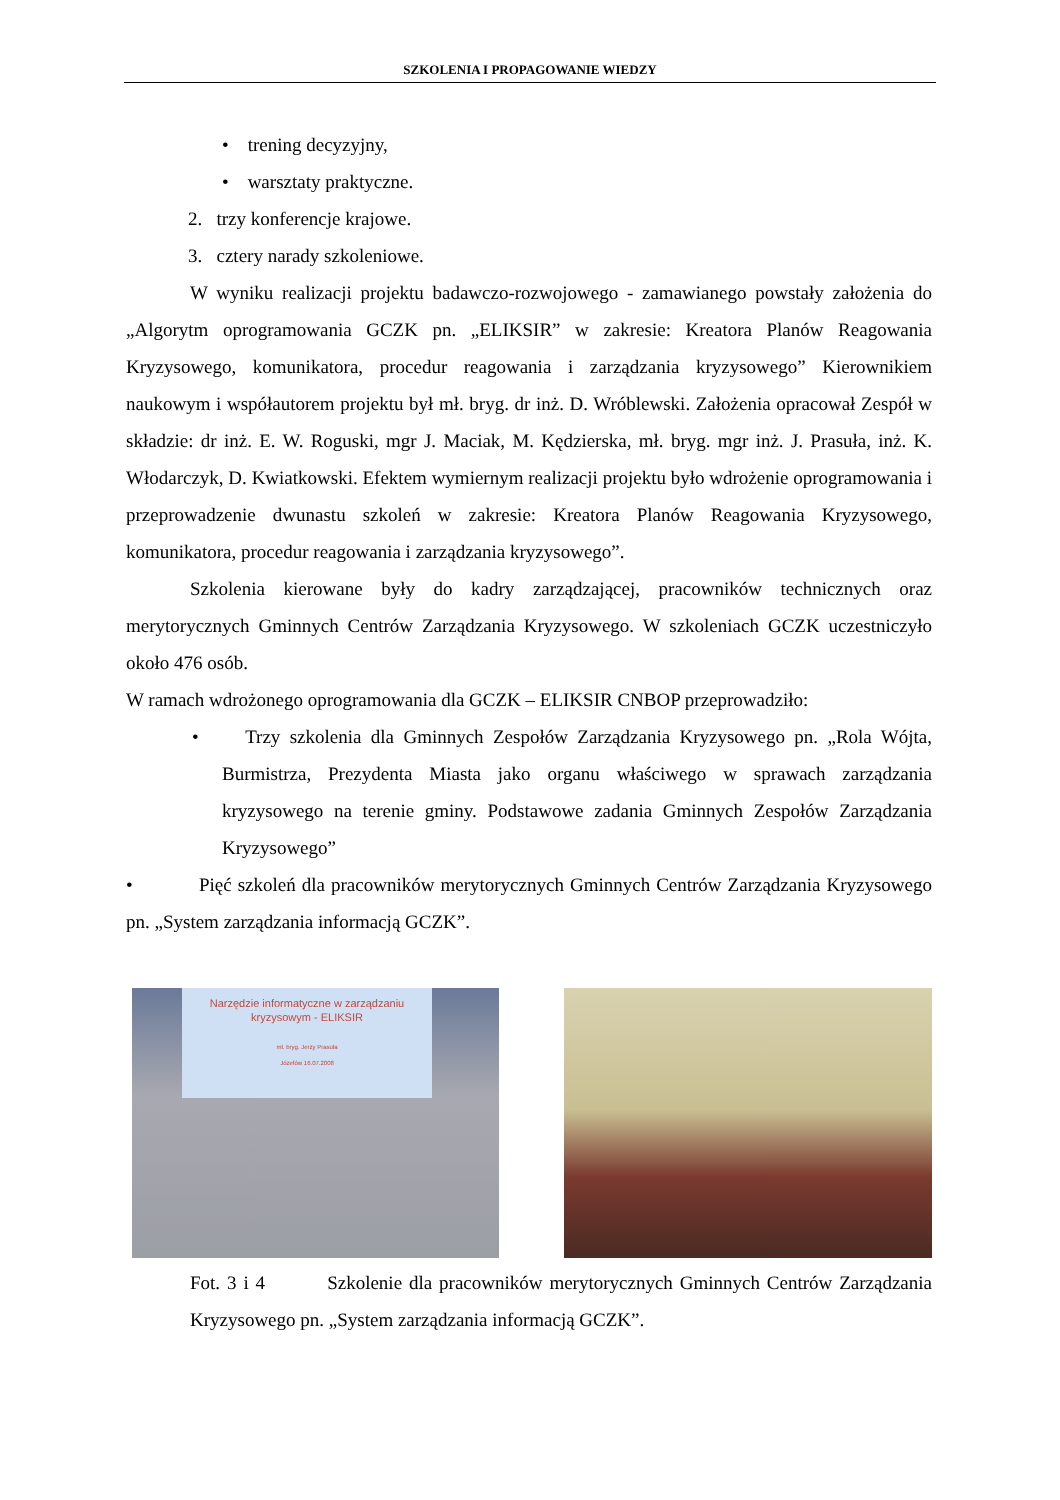SZKOLENIA I PROPAGOWANIE WIEDZY
• trening decyzyjny,
• warsztaty praktyczne.
2. trzy konferencje krajowe.
3. cztery narady szkoleniowe.
W wyniku realizacji projektu badawczo-rozwojowego - zamawianego powstały założenia do „Algorytm oprogramowania GCZK pn. „ELIKSIR” w zakresie: Kreatora Planów Reagowania Kryzysowego, komunikatora, procedur reagowania i zarządzania kryzysowego” Kierownikiem naukowym i współautorem projektu był mł. bryg. dr inż. D. Wróblewski. Założenia opracował Zespół w składzie: dr inż. E. W. Roguski, mgr J. Maciak, M. Kędzierska, mł. bryg. mgr inż. J. Prasuła, inż. K. Włodarczyk, D. Kwiatkowski. Efektem wymiernym realizacji projektu było wdrożenie oprogramowania i przeprowadzenie dwunastu szkoleń w zakresie: Kreatora Planów Reagowania Kryzysowego, komunikatora, procedur reagowania i zarządzania kryzysowego”.
Szkolenia kierowane były do kadry zarządzającej, pracowników technicznych oraz merytorycznych Gminnych Centrów Zarządzania Kryzysowego. W szkoleniach GCZK uczestniczyło około 476 osób.
W ramach wdrożonego oprogramowania dla GCZK – ELIKSIR CNBOP przeprowadziło:
• Trzy szkolenia dla Gminnych Zespołów Zarządzania Kryzysowego pn. „Rola Wójta, Burmistrza, Prezydenta Miasta jako organu właściwego w sprawach zarządzania kryzysowego na terenie gminy. Podstawowe zadania Gminnych Zespołów Zarządzania Kryzysowego”
• Pięć szkoleń dla pracowników merytorycznych Gminnych Centrów Zarządzania Kryzysowego pn. „System zarządzania informacją GCZK”.
Narzędzie informatyczne w zarządzaniu
kryzysowym - ELIKSIR
mł. bryg. Jerzy Prasuła
Józefów 16.07.2008
Fot. 3 i 4 Szkolenie dla pracowników merytorycznych Gminnych Centrów Zarządzania Kryzysowego pn. „System zarządzania informacją GCZK”.